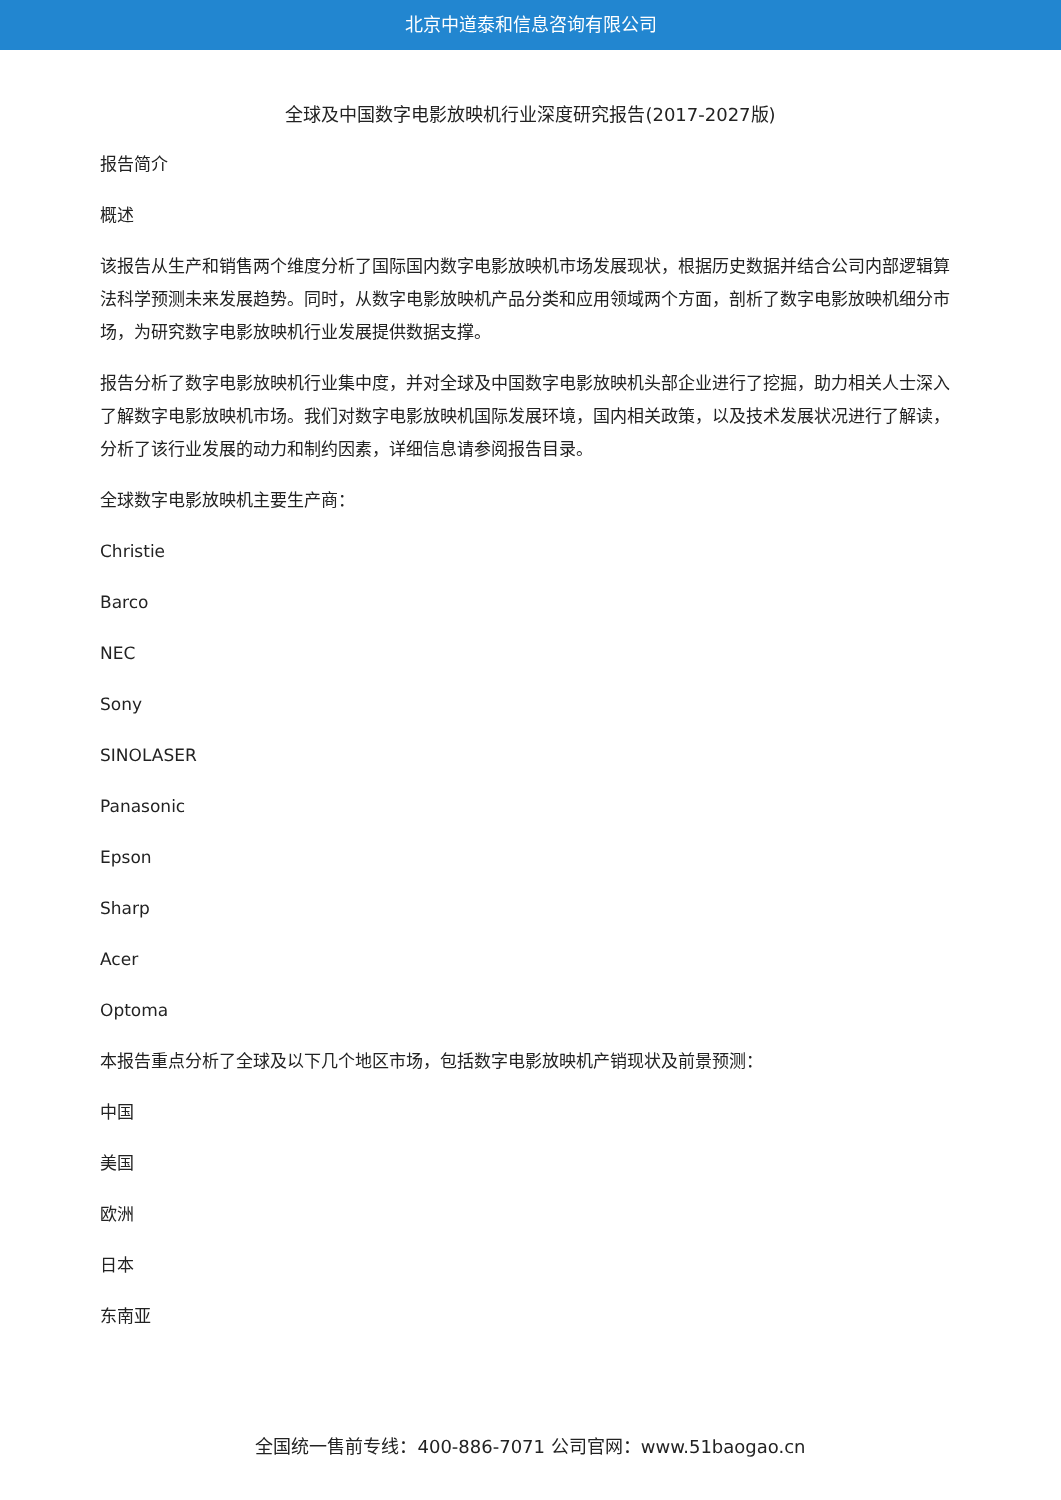北京中道泰和信息咨询有限公司
全球及中国数字电影放映机行业深度研究报告(2017-2027版)
报告简介
概述
该报告从生产和销售两个维度分析了国际国内数字电影放映机市场发展现状，根据历史数据并结合公司内部逻辑算法科学预测未来发展趋势。同时，从数字电影放映机产品分类和应用领域两个方面，剖析了数字电影放映机细分市场，为研究数字电影放映机行业发展提供数据支撑。
报告分析了数字电影放映机行业集中度，并对全球及中国数字电影放映机头部企业进行了挖掘，助力相关人士深入了解数字电影放映机市场。我们对数字电影放映机国际发展环境，国内相关政策，以及技术发展状况进行了解读，分析了该行业发展的动力和制约因素，详细信息请参阅报告目录。
全球数字电影放映机主要生产商：
Christie
Barco
NEC
Sony
SINOLASER
Panasonic
Epson
Sharp
Acer
Optoma
本报告重点分析了全球及以下几个地区市场，包括数字电影放映机产销现状及前景预测：
中国
美国
欧洲
日本
东南亚
全国统一售前专线：400-886-7071 公司官网：www.51baogao.cn